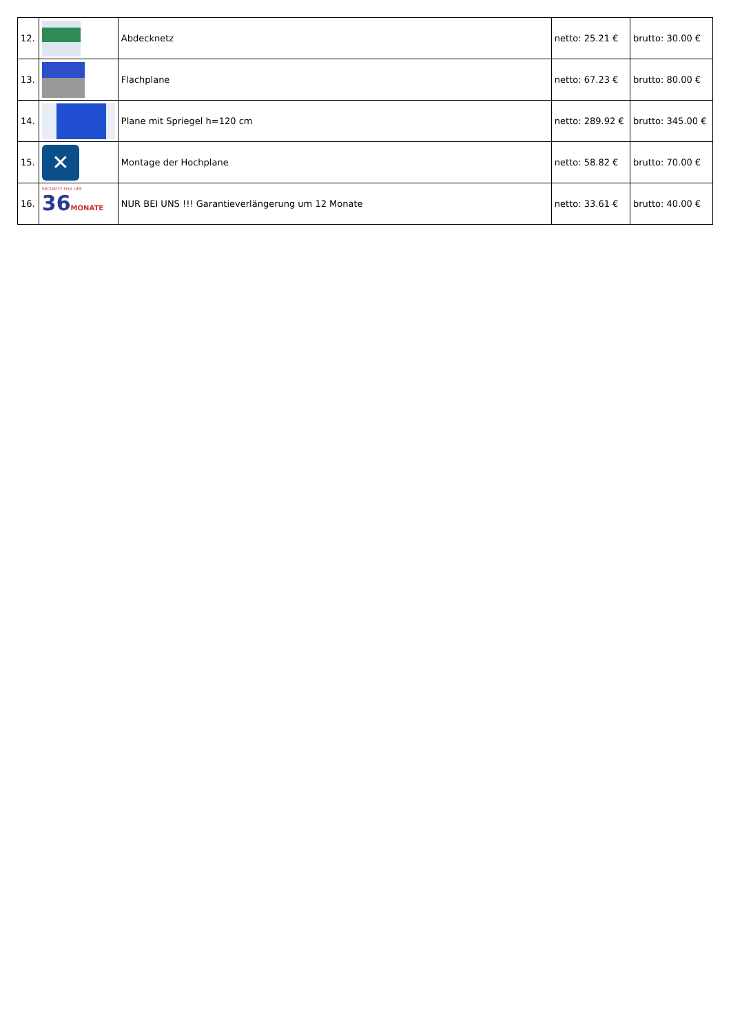| 12. | | Abdecknetz | netto: 25.21 € | brutto: 30.00 € |
| 13. | | Flachplane | netto: 67.23 € | brutto: 80.00 € |
| 14. | | Plane mit Spriegel h=120 cm | netto: 289.92 € | brutto: 345.00 € |
| 15. | ✕ | Montage der Hochplane | netto: 58.82 € | brutto: 70.00 € |
| 16. | SECURITY FOR LIFE 36 MONATE | NUR BEI UNS !!! Garantieverlängerung um 12 Monate | netto: 33.61 € | brutto: 40.00 € |